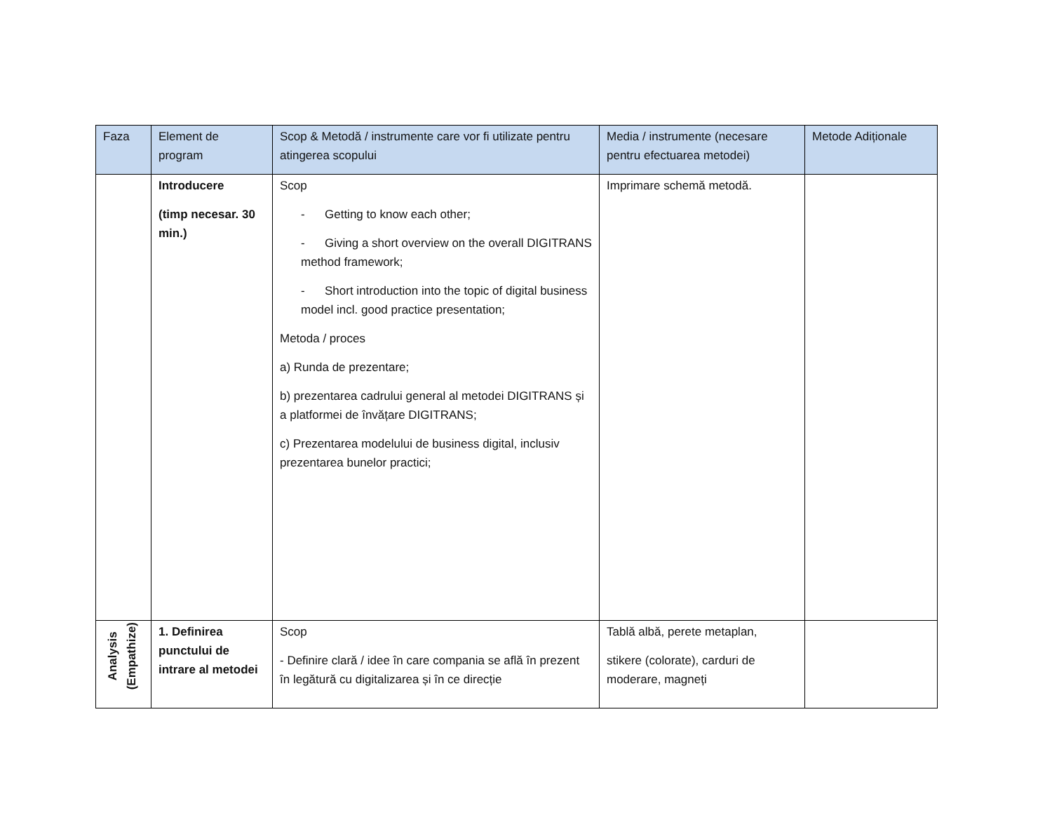| Faza | Element de program | Scop & Metodă / instrumente care vor fi utilizate pentru atingerea scopului | Media / instrumente (necesare pentru efectuarea metodei) | Metode Adiționale |
| --- | --- | --- | --- | --- |
| | Introducere (timp necesar. 30 min.) | Scop - Getting to know each other; - Giving a short overview on the overall DIGITRANS method framework; - Short introduction into the topic of digital business model incl. good practice presentation; Metoda / proces a) Runda de prezentare; b) prezentarea cadrului general al metodei DIGITRANS și a platformei de învățare DIGITRANS; c) Prezentarea modelului de business digital, inclusiv prezentarea bunelor practici; | Imprimare schemă metodă. | |
| Analysis (Empathize) | 1. Definirea punctului de intrare al metodei | Scop - Definire clară / idee în care compania se află în prezent în legătură cu digitalizarea și în ce direcție | Tablă albă, perete metaplan, stikere (colorate), carduri de moderare, magneți | |